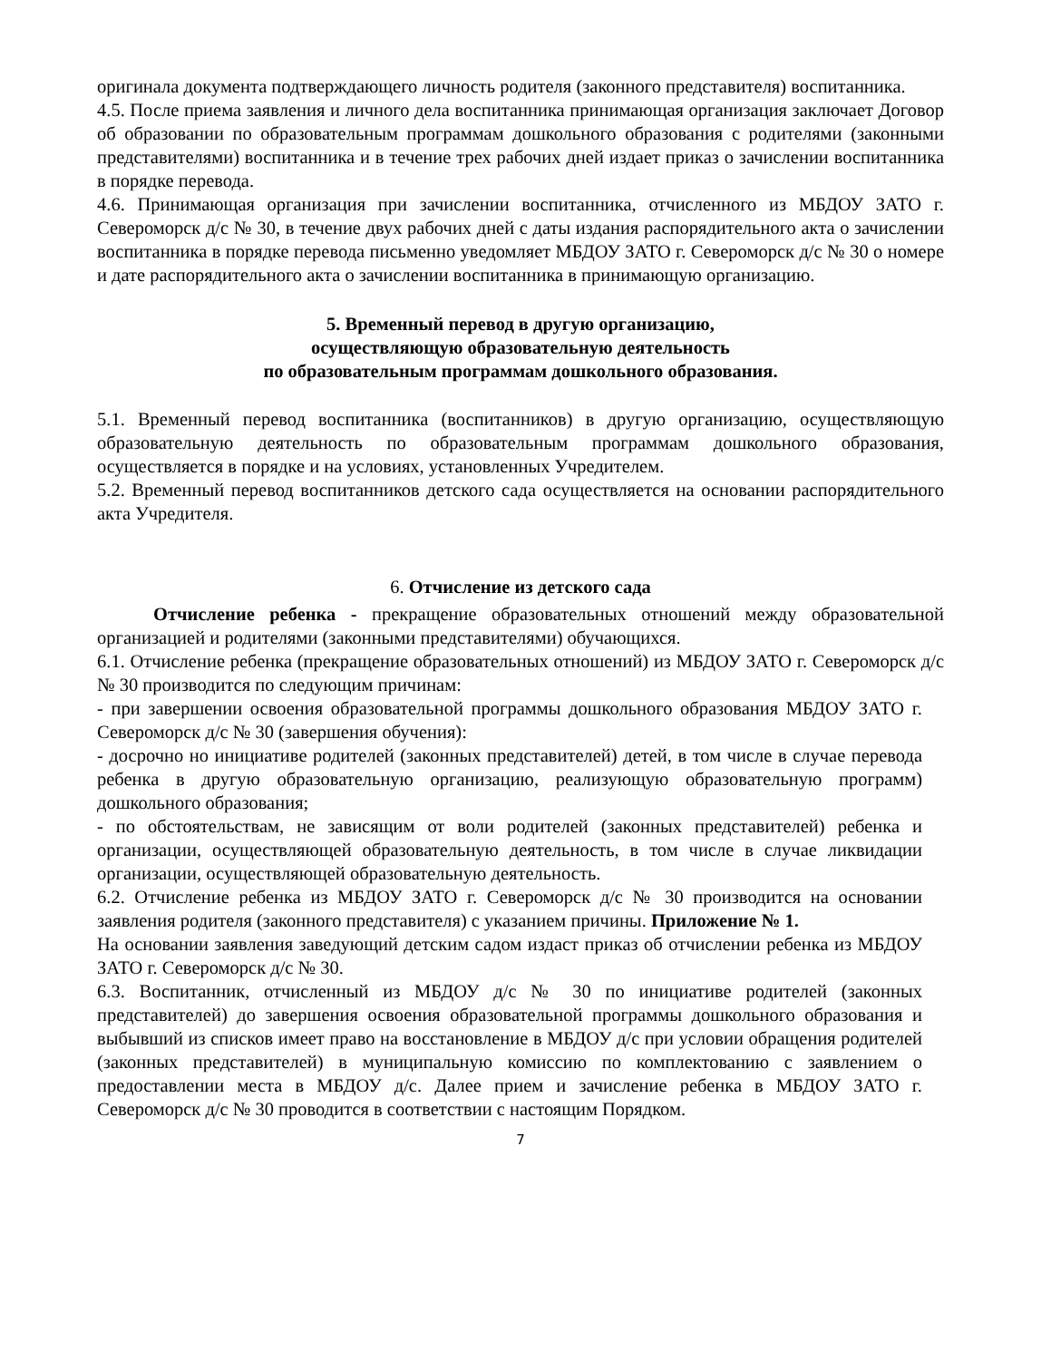оригинала документа подтверждающего личность родителя (законного представителя) воспитанника.
4.5. После приема заявления и личного дела воспитанника принимающая организация заключает Договор об образовании по образовательным программам дошкольного образования с родителями (законными представителями) воспитанника и в течение трех рабочих дней издает приказ о зачислении воспитанника в порядке перевода.
4.6. Принимающая организация при зачислении воспитанника, отчисленного из МБДОУ ЗАТО г. Североморск д/с № 30, в течение двух рабочих дней с даты издания распорядительного акта о зачислении воспитанника в порядке перевода письменно уведомляет МБДОУ ЗАТО г. Североморск д/с № 30 о номере и дате распорядительного акта о зачислении воспитанника в принимающую организацию.
5. Временный перевод в другую организацию,
осуществляющую образовательную деятельность
по образовательным программам дошкольного образования.
5.1. Временный перевод воспитанника (воспитанников) в другую организацию, осуществляющую образовательную деятельность по образовательным программам дошкольного образования, осуществляется в порядке и на условиях, установленных Учредителем.
5.2. Временный перевод воспитанников детского сада осуществляется на основании распорядительного акта Учредителя.
6. Отчисление из детского сада
Отчисление ребенка - прекращение образовательных отношений между образовательной организацией и родителями (законными представителями) обучающихся.
6.1. Отчисление ребенка (прекращение образовательных отношений) из МБДОУ ЗАТО г. Североморск д/с № 30 производится по следующим причинам:
- при завершении освоения образовательной программы дошкольного образования МБДОУ ЗАТО г. Североморск д/с № 30 (завершения обучения):
- досрочно но инициативе родителей (законных представителей) детей, в том числе в случае перевода ребенка в другую образовательную организацию, реализующую образовательную программ) дошкольного образования;
- по обстоятельствам, не зависящим от воли родителей (законных представителей) ребенка и организации, осуществляющей образовательную деятельность, в том числе в случае ликвидации организации, осуществляющей образовательную деятельность.
6.2. Отчисление ребенка из МБДОУ ЗАТО г. Североморск д/с № 30 производится на основании заявления родителя (законного представителя) с указанием причины. Приложение № 1.
На основании заявления заведующий детским садом издаст приказ об отчислении ребенка из МБДОУ ЗАТО г. Североморск д/с № 30.
6.3. Воспитанник, отчисленный из МБДОУ д/с № 30 по инициативе родителей (законных представителей) до завершения освоения образовательной программы дошкольного образования и выбывший из списков имеет право на восстановление в МБДОУ д/с при условии обращения родителей (законных представителей) в муниципальную комиссию по комплектованию с заявлением о предоставлении места в МБДОУ д/с. Далее прием и зачисление ребенка в МБДОУ ЗАТО г. Североморск д/с № 30 проводится в соответствии с настоящим Порядком.
7